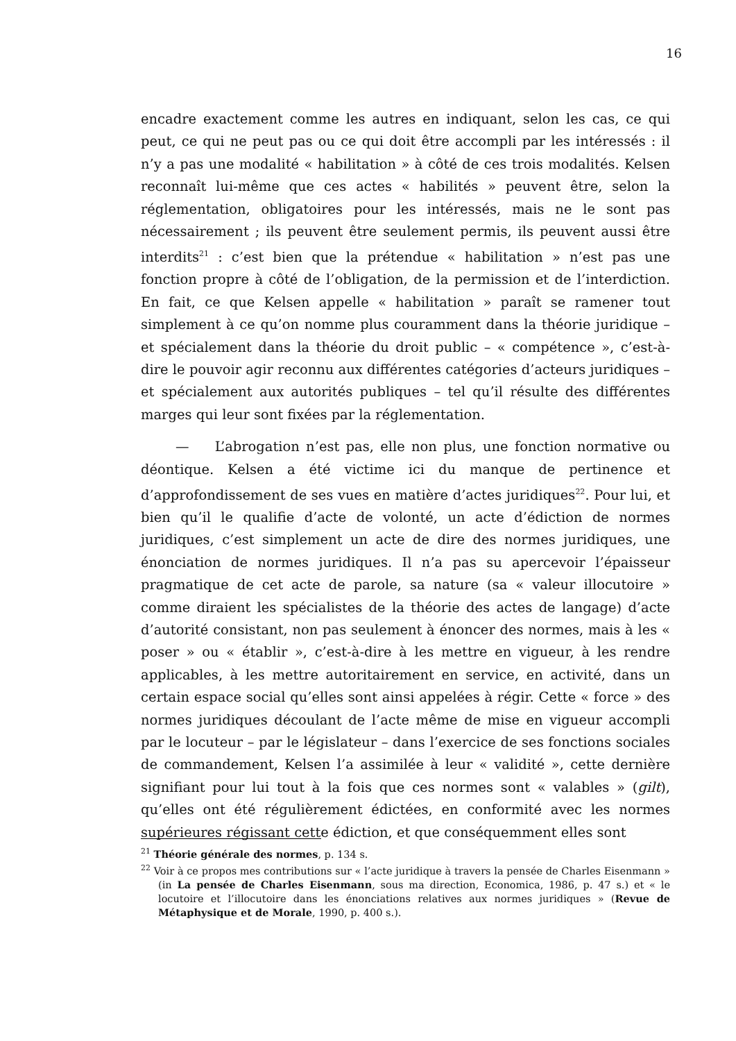16
encadre exactement comme les autres en indiquant, selon les cas, ce qui peut, ce qui ne peut pas ou ce qui doit être accompli par les intéressés : il n’y a pas une modalité « habilitation » à côté de ces trois modalités. Kelsen reconnaît lui-même que ces actes « habilités » peuvent être, selon la réglementation, obligatoires pour les intéressés, mais ne le sont pas nécessairement ; ils peuvent être seulement permis, ils peuvent aussi être interdits<sup>21</sup> : c’est bien que la prétendue « habilitation » n’est pas une fonction propre à côté de l’obligation, de la permission et de l’interdiction. En fait, ce que Kelsen appelle « habilitation » paraît se ramener tout simplement à ce qu’on nomme plus couramment dans la théorie juridique – et spécialement dans la théorie du droit public – « compétence », c’est-à-dire le pouvoir agir reconnu aux différentes catégories d’acteurs juridiques – et spécialement aux autorités publiques – tel qu’il résulte des différentes marges qui leur sont fixées par la réglementation.
— L’abrogation n’est pas, elle non plus, une fonction normative ou déontique. Kelsen a été victime ici du manque de pertinence et d’approfondissement de ses vues en matière d’actes juridiques<sup>22</sup>. Pour lui, et bien qu’il le qualifie d’acte de volonté, un acte d’édiction de normes juridiques, c’est simplement un acte de dire des normes juridiques, une énonciation de normes juridiques. Il n’a pas su apercevoir l’épaisseur pragmatique de cet acte de parole, sa nature (sa « valeur illocutoire » comme diraient les spécialistes de la théorie des actes de langage) d’acte d’autorité consistant, non pas seulement à énoncer des normes, mais à les « poser » ou « établir », c’est-à-dire à les mettre en vigueur, à les rendre applicables, à les mettre autoritairement en service, en activité, dans un certain espace social qu’elles sont ainsi appelées à régir. Cette « force » des normes juridiques découlant de l’acte même de mise en vigueur accompli par le locuteur – par le législateur – dans l’exercice de ses fonctions sociales de commandement, Kelsen l’a assimilée à leur « validité », cette dernière signifiant pour lui tout à la fois que ces normes sont « valables » (gilt), qu’elles ont été régulièrement édictées, en conformité avec les normes supérieures régissant cette édiction, et que conséquemment elles sont
<sup>21</sup> Théorie générale des normes, p. 134 s.
<sup>22</sup> Voir à ce propos mes contributions sur « l’acte juridique à travers la pensée de Charles Eisenmann » (in La pensée de Charles Eisenmann, sous ma direction, Economica, 1986, p. 47 s.) et « le locutoire et l’illocutoire dans les énonciations relatives aux normes juridiques » (Revue de Métaphysique et de Morale, 1990, p. 400 s.).